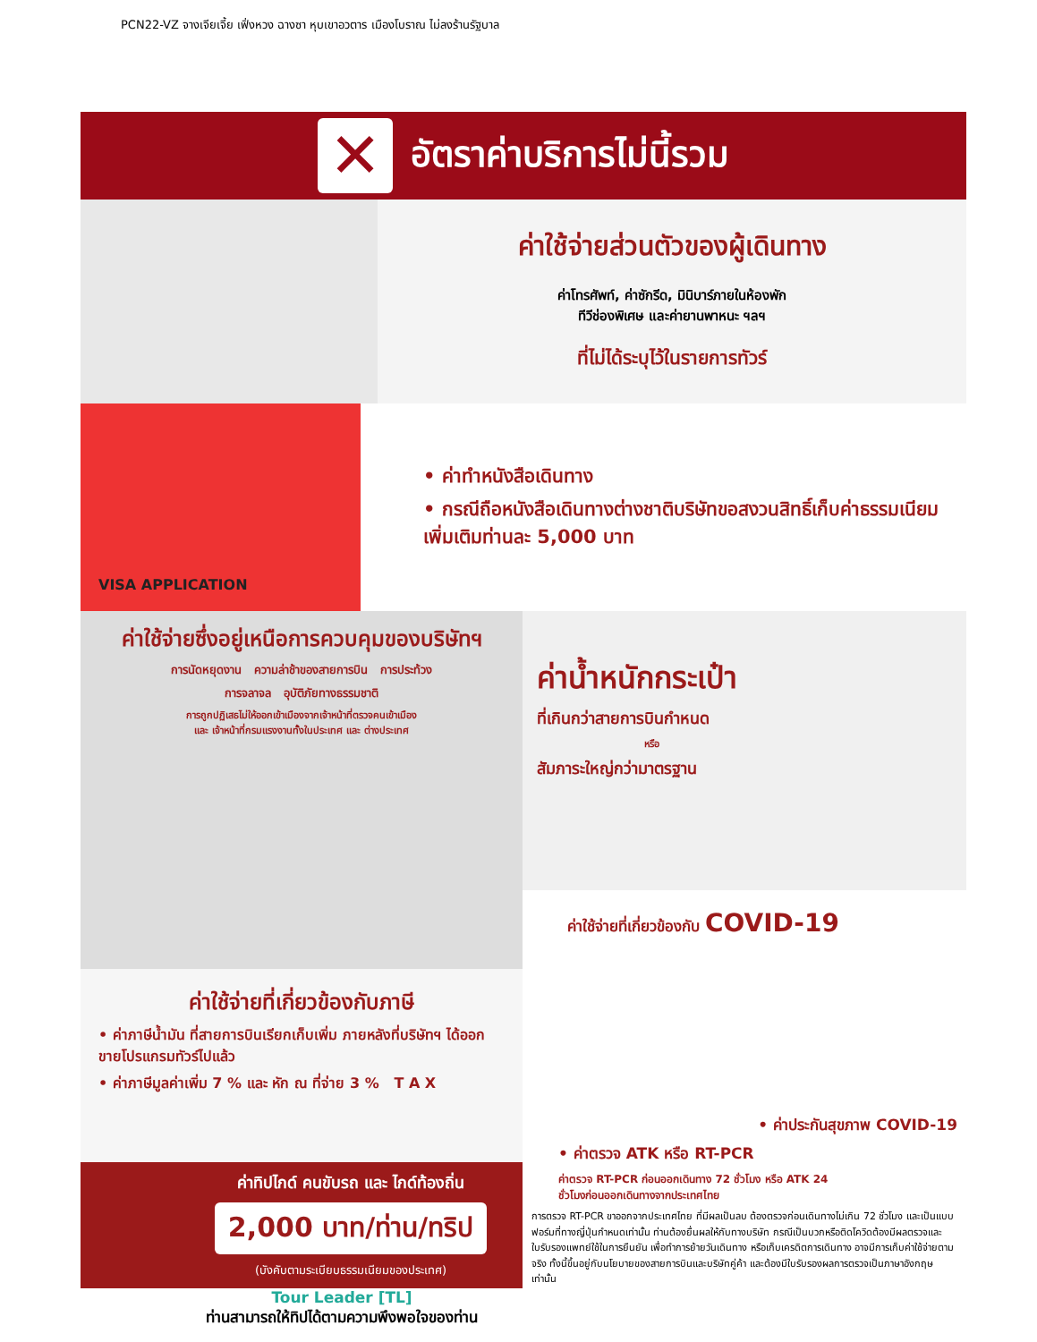PCN22-VZ จางเจียเจี้ย เฟิ่งหวง ฉางซา หุบเขาอวตาร เมืองโบราณ ไม่ลงร้านรัฐบาล
✕
อัตราค่าบริการไม่นี้รวม
ค่าใช้จ่ายส่วนตัวของผู้เดินทาง
ค่าโทรศัพท์, ค่าซักรีด, มินิบาร์ภายในห้องพัก
ทีวีช่องพิเศษ และค่ายานพาหนะ ฯลฯ
ที่ไม่ได้ระบุไว้ในรายการทัวร์
VISA APPLICATION
• ค่าทำหนังสือเดินทาง
• กรณีถือหนังสือเดินทางต่างชาติบริษัทขอสงวนสิทธิ์เก็บค่าธรรมเนียมเพิ่มเติมท่านละ 5,000 บาท
ค่าใช้จ่ายซึ่งอยู่เหนือการควบคุมของบริษัทฯ
การนัดหยุดงาน ความล่าช้าของสายการบิน การประท้วง
การจลาจล อุบัติภัยทางธรรมชาติ
การถูกปฏิเสธไม่ให้ออกเข้าเมืองจากเจ้าหน้าที่ตรวจคนเข้าเมือง
และ เจ้าหน้าที่กรมแรงงานทั้งในประเทศ และ ต่างประเทศ
ค่าใช้จ่ายที่เกี่ยวข้องกับภาษี
• ค่าภาษีน้ำมัน ที่สายการบินเรียกเก็บเพิ่ม ภายหลังที่บริษัทฯ ได้ออกขายโปรแกรมทัวร์ไปแล้ว
• ค่าภาษีมูลค่าเพิ่ม 7 % และ หัก ณ ที่จ่าย 3 % T A X
ค่าทิปไกด์ คนขับรถ และ ไกด์ท้องถิ่น
2,000 บาท/ท่าน/ทริป
(บังคับตามระเบียบธรรมเนียมของประเทศ)
Tour Leader [TL]
ท่านสามารถให้ทิปได้ตามความพึงพอใจของท่าน
ค่าน้ำหนักกระเป๋า
ที่เกินกว่าสายการบินกำหนด
หรือ
สัมภาระใหญ่กว่ามาตรฐาน
ค่าใช้จ่ายที่เกี่ยวข้องกับ COVID-19
• ค่าประกันสุขภาพ COVID-19
• ค่าตรวจ ATK หรือ RT-PCR
ค่าตรวจ RT-PCR ก่อนออกเดินทาง 72 ชั่วโมง หรือ ATK 24
ชั่วโมงก่อนออกเดินทางจากประเทศไทย
การตรวจ RT-PCR ขาออกจากประเทศไทย ที่มีผลเป็นลบ ต้องตรวจก่อนเดินทางไม่เกิน 72 ชั่วโมง และเป็นแบบฟอร์มที่ทางญี่ปุ่นกำหนดเท่านั้น ท่านต้องยื่นผลให้กับทางบริษัท กรณีเป็นบวกหรือติดโควิดต้องมีผลตรวจและใบรับรองแพทย์ใช้ในการยืนยัน เพื่อทำการย้ายวันเดินทาง หรือเก็บเครดิตการเดินทาง อาจมีการเก็บค่าใช้จ่ายตามจริง ทั้งนี้ขึ้นอยู่กับนโยบายของสายการบินและบริษัทคู่ค้า และต้องมีใบรับรองผลการตรวจเป็นภาษาอังกฤษเท่านั้น